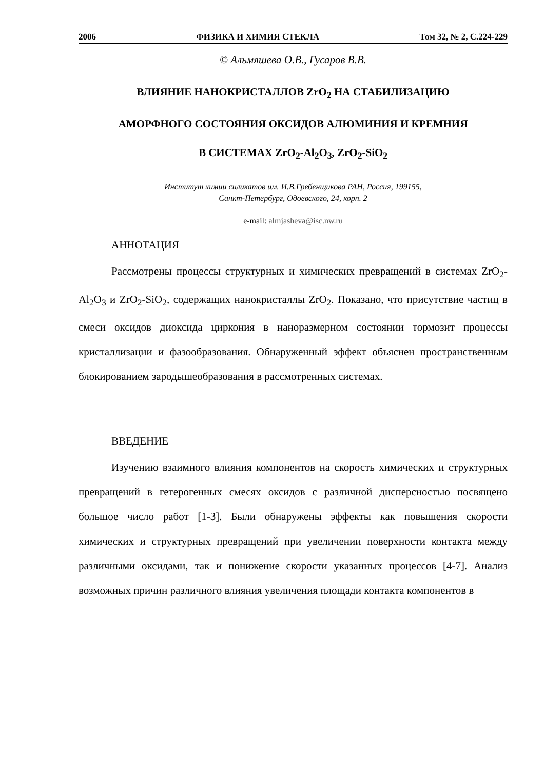2006 ФИЗИКА И ХИМИЯ СТЕКЛА Том 32, № 2, С.224-229
© Альмяшева О.В., Гусаров В.В.
ВЛИЯНИЕ НАНОКРИСТАЛЛОВ ZrO<sub>2</sub> НА СТАБИЛИЗАЦИЮ
АМОРФНОГО СОСТОЯНИЯ ОКСИДОВ АЛЮМИНИЯ И КРЕМНИЯ
В СИСТЕМАХ ZrO<sub>2</sub>-Al<sub>2</sub>O<sub>3</sub>, ZrO<sub>2</sub>-SiO<sub>2</sub>
Институт химии силикатов им. И.В.Гребенщикова РАН, Россия, 199155,
Санкт-Петербург, Одоевского, 24, корп. 2
e-mail: almjasheva@isc.nw.ru
АННОТАЦИЯ
Рассмотрены процессы структурных и химических превращений в системах ZrO<sub>2</sub>-Al<sub>2</sub>O<sub>3</sub> и ZrO<sub>2</sub>-SiO<sub>2</sub>, содержащих нанокристаллы ZrO<sub>2</sub>. Показано, что присутствие частиц в смеси оксидов диоксида циркония в наноразмерном состоянии тормозит процессы кристаллизации и фазообразования. Обнаруженный эффект объяснен пространственным блокированием зародышеобразования в рассмотренных системах.
ВВЕДЕНИЕ
Изучению взаимного влияния компонентов на скорость химических и структурных превращений в гетерогенных смесях оксидов с различной дисперсностью посвящено большое число работ [1-3]. Были обнаружены эффекты как повышения скорости химических и структурных превращений при увеличении поверхности контакта между различными оксидами, так и понижение скорости указанных процессов [4-7]. Анализ возможных причин различного влияния увеличения площади контакта компонентов в